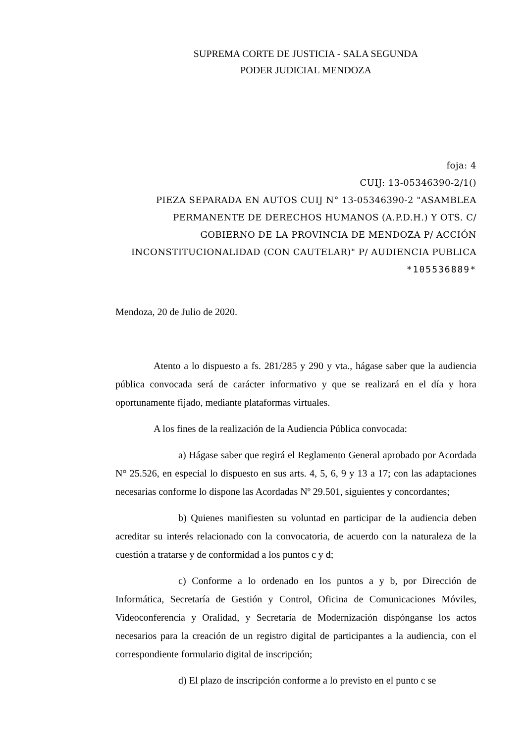SUPREMA CORTE DE JUSTICIA - SALA SEGUNDA
PODER JUDICIAL MENDOZA
foja: 4
CUIJ: 13-05346390-2/1()
PIEZA SEPARADA EN AUTOS CUIJ N° 13-05346390-2 "ASAMBLEA PERMANENTE DE DERECHOS HUMANOS (A.P.D.H.) Y OTS. C/ GOBIERNO DE LA PROVINCIA DE MENDOZA P/ ACCIÓN INCONSTITUCIONALIDAD (CON CAUTELAR)" P/ AUDIENCIA PUBLICA
*105536889*
Mendoza, 20 de Julio de 2020.
Atento a lo dispuesto a fs. 281/285 y 290 y vta., hágase saber que la audiencia pública convocada será de carácter informativo y que se realizará en el día y hora oportunamente fijado, mediante plataformas virtuales.
A los fines de la realización de la Audiencia Pública convocada:
a) Hágase saber que regirá el Reglamento General aprobado por Acordada N° 25.526, en especial lo dispuesto en sus arts. 4, 5, 6, 9 y 13 a 17; con las adaptaciones necesarias conforme lo dispone las Acordadas Nº 29.501, siguientes y concordantes;
b) Quienes manifiesten su voluntad en participar de la audiencia deben acreditar su interés relacionado con la convocatoria, de acuerdo con la naturaleza de la cuestión a tratarse y de conformidad a los puntos c y d;
c) Conforme a lo ordenado en los puntos a y b, por Dirección de Informática, Secretaría de Gestión y Control, Oficina de Comunicaciones Móviles, Videoconferencia y Oralidad, y Secretaría de Modernización dispónganse los actos necesarios para la creación de un registro digital de participantes a la audiencia, con el correspondiente formulario digital de inscripción;
d) El plazo de inscripción conforme a lo previsto en el punto c se